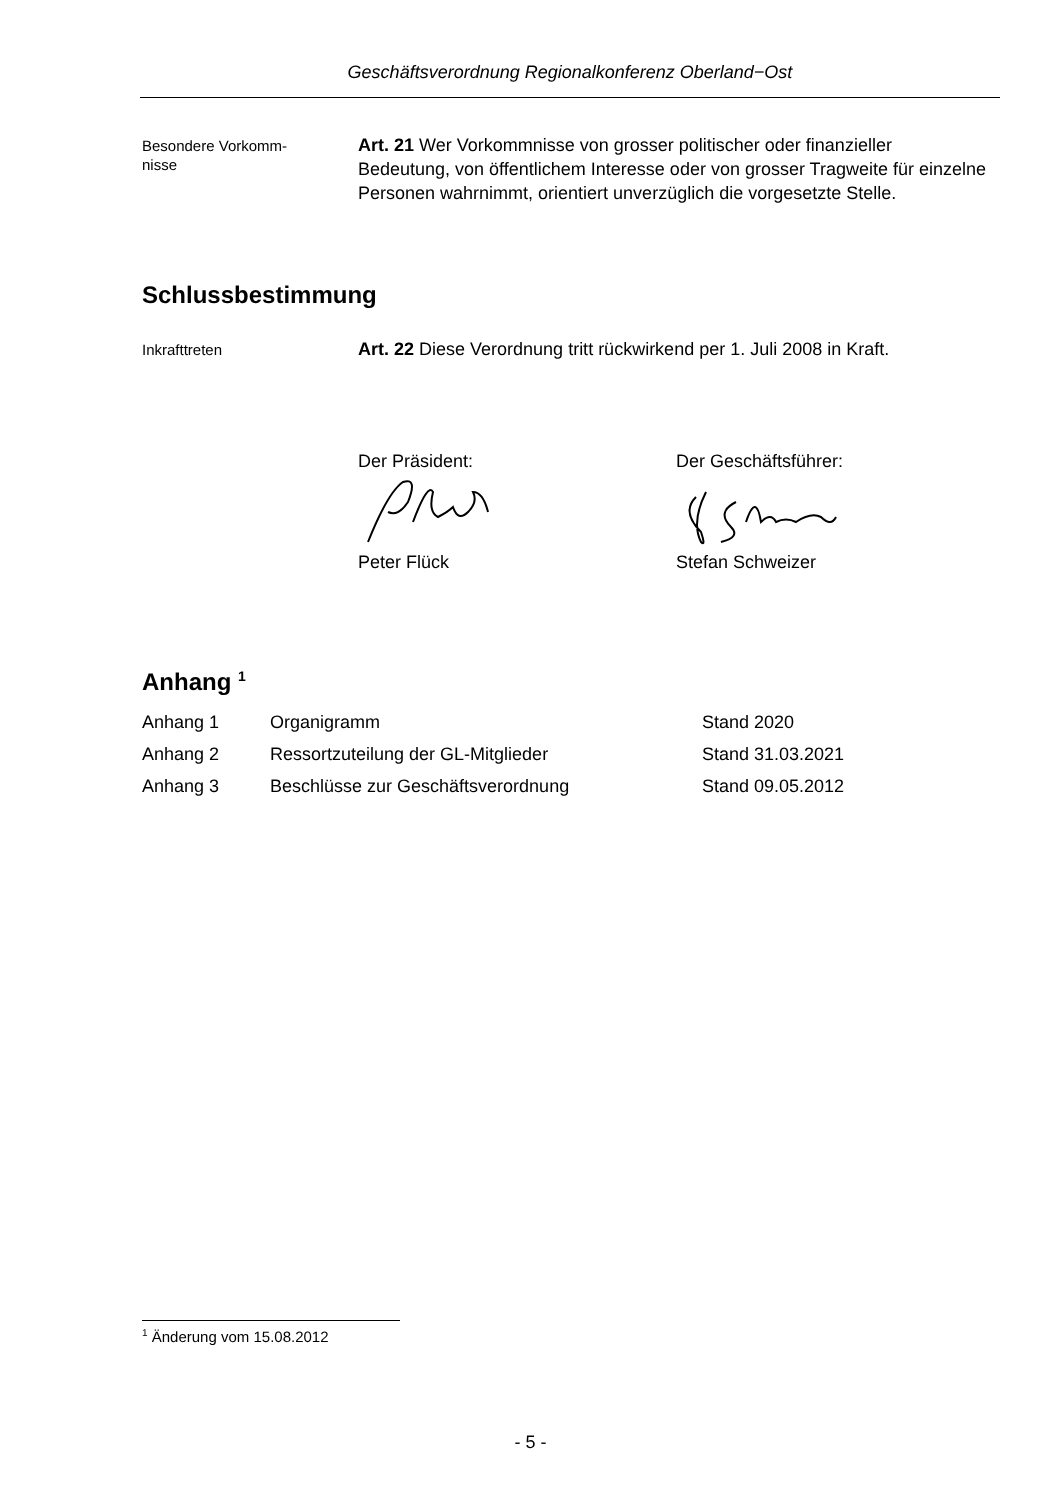Geschäftsverordnung Regionalkonferenz Oberland−Ost
Besondere Vorkomm-
nisse
Art. 21 Wer Vorkommnisse von grosser politischer oder finanzieller Bedeutung, von öffentlichem Interesse oder von grosser Tragweite für einzelne Personen wahrnimmt, orientiert unverzüglich die vorgesetzte Stelle.
Schlussbestimmung
Inkrafttreten
Art. 22 Diese Verordnung tritt rückwirkend per 1. Juli 2008 in Kraft.
Der Präsident:
Peter Flück
Der Geschäftsführer:
Stefan Schweizer
Anhang <sup>1</sup>
| Anhang 1 | Organigramm | Stand 2020 |
| Anhang 2 | Ressortzuteilung der GL-Mitglieder | Stand 31.03.2021 |
| Anhang 3 | Beschlüsse zur Geschäftsverordnung | Stand 09.05.2012 |
<sup>1</sup> Änderung vom 15.08.2012
- 5 -